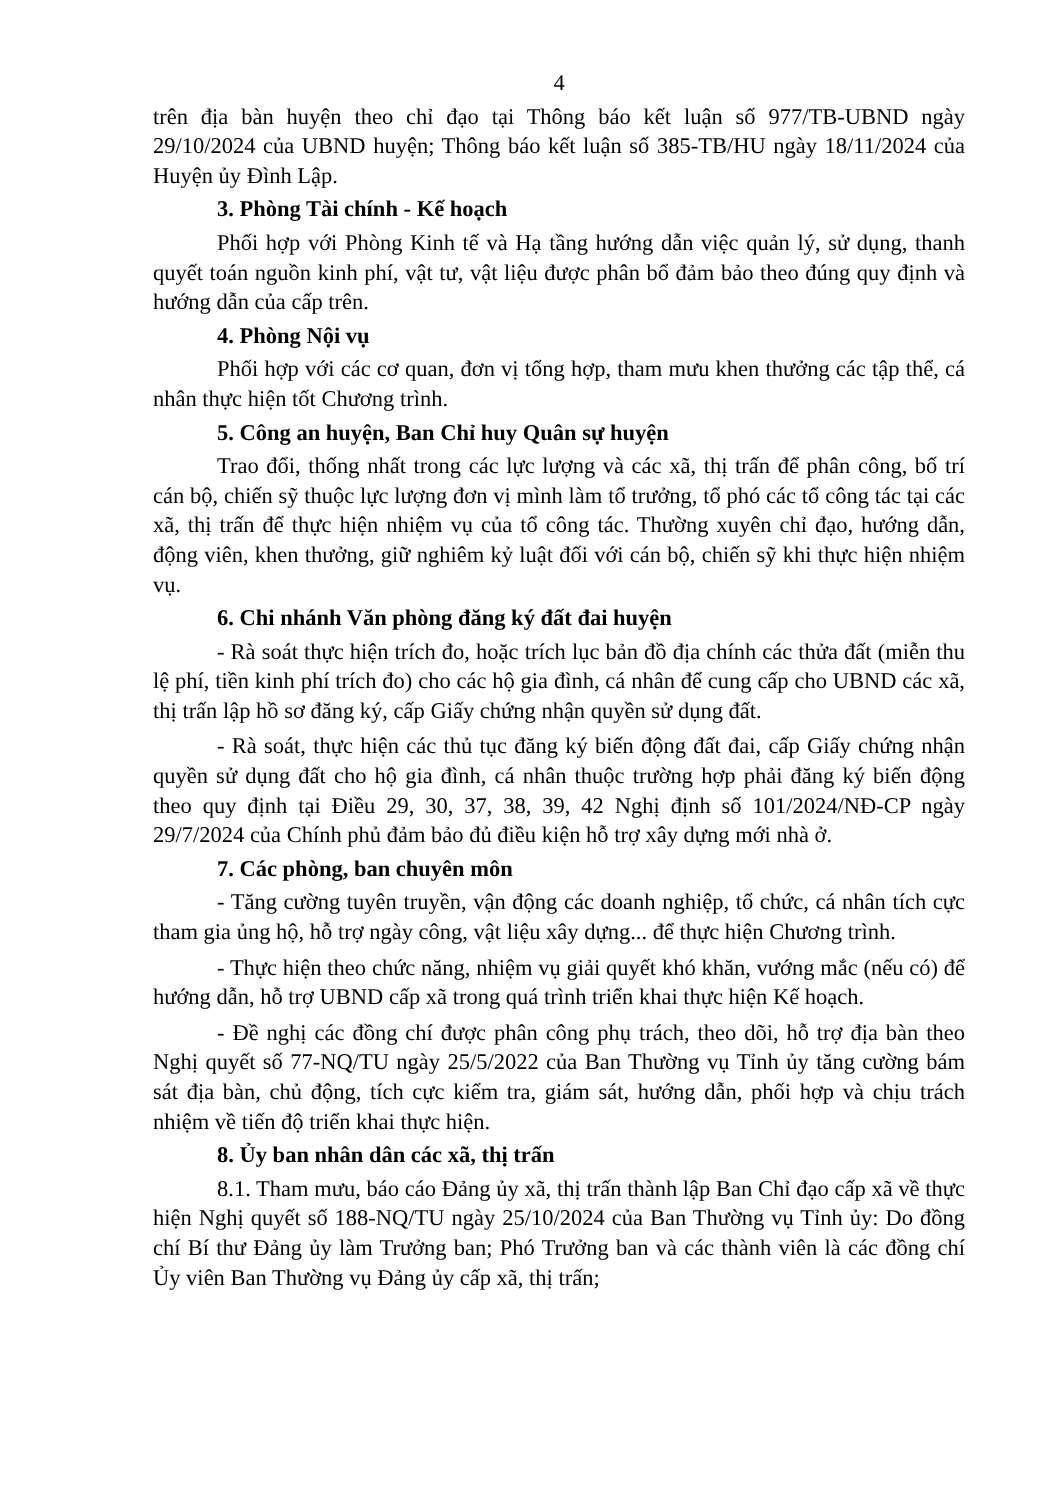4
trên địa bàn huyện theo chỉ đạo tại Thông báo kết luận số 977/TB-UBND ngày 29/10/2024 của UBND huyện; Thông báo kết luận số 385-TB/HU ngày 18/11/2024 của Huyện ủy Đình Lập.
3. Phòng Tài chính - Kế hoạch
Phối hợp với Phòng Kinh tế và Hạ tầng hướng dẫn việc quản lý, sử dụng, thanh quyết toán nguồn kinh phí, vật tư, vật liệu được phân bổ đảm bảo theo đúng quy định và hướng dẫn của cấp trên.
4. Phòng Nội vụ
Phối hợp với các cơ quan, đơn vị tổng hợp, tham mưu khen thưởng các tập thể, cá nhân thực hiện tốt Chương trình.
5. Công an huyện, Ban Chỉ huy Quân sự huyện
Trao đổi, thống nhất trong các lực lượng và các xã, thị trấn để phân công, bố trí cán bộ, chiến sỹ thuộc lực lượng đơn vị mình làm tổ trưởng, tổ phó các tổ công tác tại các xã, thị trấn để thực hiện nhiệm vụ của tổ công tác. Thường xuyên chỉ đạo, hướng dẫn, động viên, khen thưởng, giữ nghiêm kỷ luật đối với cán bộ, chiến sỹ khi thực hiện nhiệm vụ.
6. Chi nhánh Văn phòng đăng ký đất đai huyện
- Rà soát thực hiện trích đo, hoặc trích lục bản đồ địa chính các thửa đất (miễn thu lệ phí, tiền kinh phí trích đo) cho các hộ gia đình, cá nhân để cung cấp cho UBND các xã, thị trấn lập hồ sơ đăng ký, cấp Giấy chứng nhận quyền sử dụng đất.
- Rà soát, thực hiện các thủ tục đăng ký biến động đất đai, cấp Giấy chứng nhận quyền sử dụng đất cho hộ gia đình, cá nhân thuộc trường hợp phải đăng ký biến động theo quy định tại Điều 29, 30, 37, 38, 39, 42 Nghị định số 101/2024/NĐ-CP ngày 29/7/2024 của Chính phủ đảm bảo đủ điều kiện hỗ trợ xây dựng mới nhà ở.
7. Các phòng, ban chuyên môn
- Tăng cường tuyên truyền, vận động các doanh nghiệp, tổ chức, cá nhân tích cực tham gia ủng hộ, hỗ trợ ngày công, vật liệu xây dựng... để thực hiện Chương trình.
- Thực hiện theo chức năng, nhiệm vụ giải quyết khó khăn, vướng mắc (nếu có) để hướng dẫn, hỗ trợ UBND cấp xã trong quá trình triển khai thực hiện Kế hoạch.
- Đề nghị các đồng chí được phân công phụ trách, theo dõi, hỗ trợ địa bàn theo Nghị quyết số 77-NQ/TU ngày 25/5/2022 của Ban Thường vụ Tỉnh ủy tăng cường bám sát địa bàn, chủ động, tích cực kiểm tra, giám sát, hướng dẫn, phối hợp và chịu trách nhiệm về tiến độ triển khai thực hiện.
8. Ủy ban nhân dân các xã, thị trấn
8.1. Tham mưu, báo cáo Đảng ủy xã, thị trấn thành lập Ban Chỉ đạo cấp xã về thực hiện Nghị quyết số 188-NQ/TU ngày 25/10/2024 của Ban Thường vụ Tỉnh ủy: Do đồng chí Bí thư Đảng ủy làm Trưởng ban; Phó Trưởng ban và các thành viên là các đồng chí Ủy viên Ban Thường vụ Đảng ủy cấp xã, thị trấn;